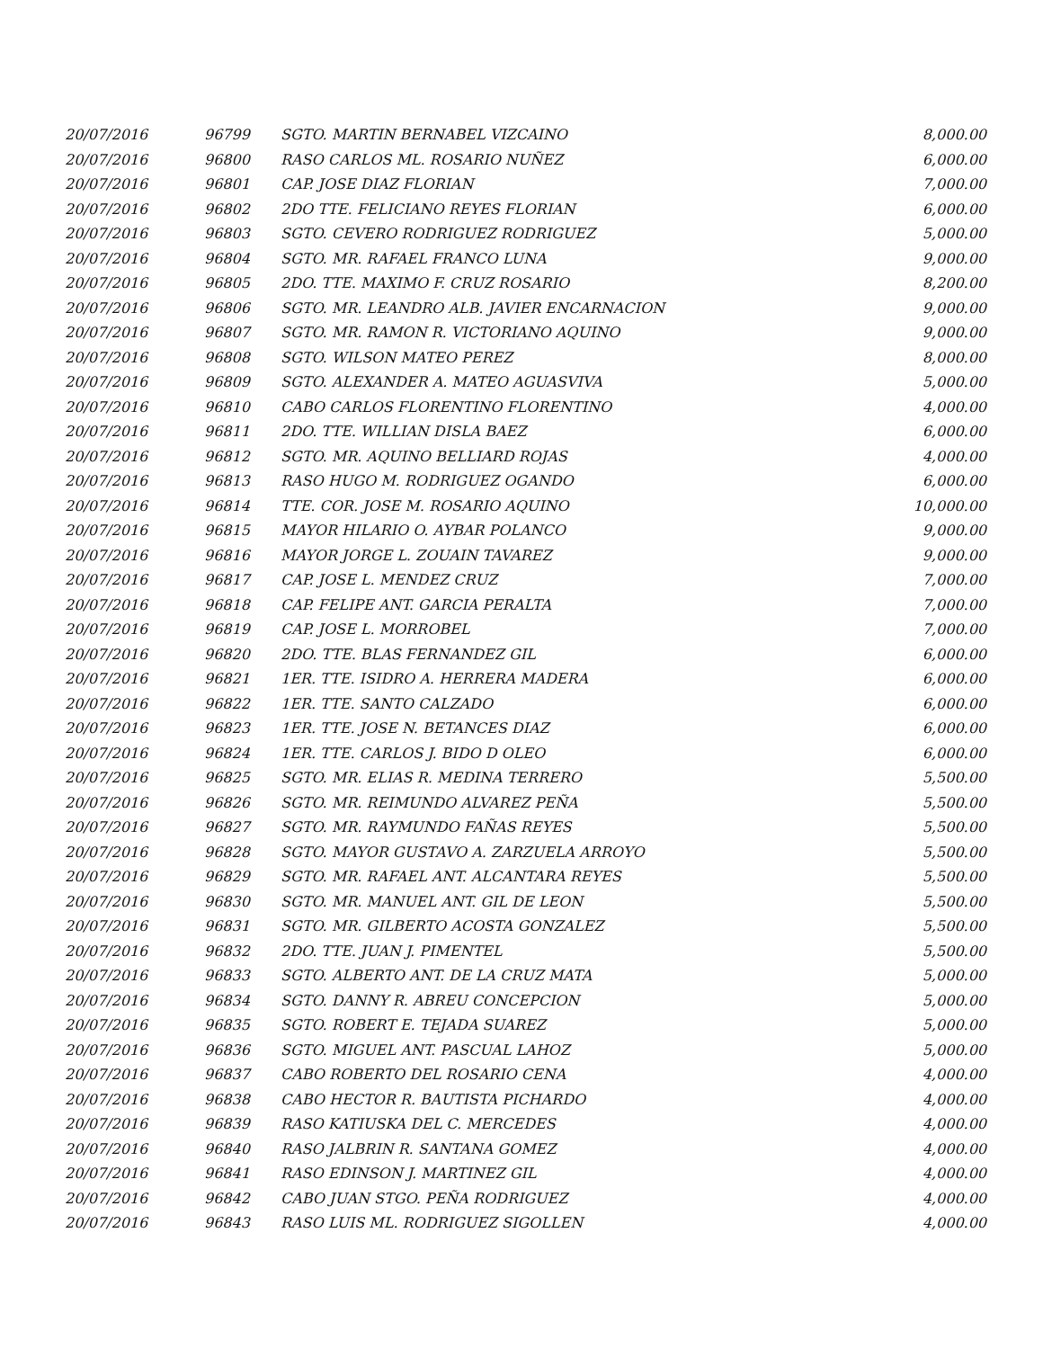| 20/07/2016 | 96799 | SGTO. MARTIN BERNABEL VIZCAINO | 8,000.00 |
| 20/07/2016 | 96800 | RASO CARLOS ML. ROSARIO NUÑEZ | 6,000.00 |
| 20/07/2016 | 96801 | CAP. JOSE DIAZ FLORIAN | 7,000.00 |
| 20/07/2016 | 96802 | 2DO TTE. FELICIANO REYES FLORIAN | 6,000.00 |
| 20/07/2016 | 96803 | SGTO. CEVERO RODRIGUEZ RODRIGUEZ | 5,000.00 |
| 20/07/2016 | 96804 | SGTO. MR. RAFAEL FRANCO LUNA | 9,000.00 |
| 20/07/2016 | 96805 | 2DO. TTE. MAXIMO F. CRUZ ROSARIO | 8,200.00 |
| 20/07/2016 | 96806 | SGTO. MR. LEANDRO ALB. JAVIER ENCARNACION | 9,000.00 |
| 20/07/2016 | 96807 | SGTO. MR. RAMON R. VICTORIANO AQUINO | 9,000.00 |
| 20/07/2016 | 96808 | SGTO. WILSON MATEO PEREZ | 8,000.00 |
| 20/07/2016 | 96809 | SGTO. ALEXANDER A. MATEO AGUASVIVA | 5,000.00 |
| 20/07/2016 | 96810 | CABO CARLOS FLORENTINO FLORENTINO | 4,000.00 |
| 20/07/2016 | 96811 | 2DO. TTE. WILLIAN DISLA BAEZ | 6,000.00 |
| 20/07/2016 | 96812 | SGTO. MR. AQUINO BELLIARD ROJAS | 4,000.00 |
| 20/07/2016 | 96813 | RASO HUGO M. RODRIGUEZ OGANDO | 6,000.00 |
| 20/07/2016 | 96814 | TTE. COR. JOSE M. ROSARIO AQUINO | 10,000.00 |
| 20/07/2016 | 96815 | MAYOR HILARIO O. AYBAR POLANCO | 9,000.00 |
| 20/07/2016 | 96816 | MAYOR JORGE L. ZOUAIN TAVAREZ | 9,000.00 |
| 20/07/2016 | 96817 | CAP. JOSE L. MENDEZ CRUZ | 7,000.00 |
| 20/07/2016 | 96818 | CAP. FELIPE ANT. GARCIA PERALTA | 7,000.00 |
| 20/07/2016 | 96819 | CAP. JOSE L. MORROBEL | 7,000.00 |
| 20/07/2016 | 96820 | 2DO. TTE. BLAS FERNANDEZ GIL | 6,000.00 |
| 20/07/2016 | 96821 | 1ER. TTE. ISIDRO A. HERRERA MADERA | 6,000.00 |
| 20/07/2016 | 96822 | 1ER. TTE. SANTO CALZADO | 6,000.00 |
| 20/07/2016 | 96823 | 1ER. TTE. JOSE N. BETANCES DIAZ | 6,000.00 |
| 20/07/2016 | 96824 | 1ER. TTE. CARLOS J. BIDO D OLEO | 6,000.00 |
| 20/07/2016 | 96825 | SGTO. MR. ELIAS R. MEDINA TERRERO | 5,500.00 |
| 20/07/2016 | 96826 | SGTO. MR. REIMUNDO ALVAREZ PEÑA | 5,500.00 |
| 20/07/2016 | 96827 | SGTO. MR. RAYMUNDO FAÑAS REYES | 5,500.00 |
| 20/07/2016 | 96828 | SGTO. MAYOR GUSTAVO A. ZARZUELA ARROYO | 5,500.00 |
| 20/07/2016 | 96829 | SGTO. MR. RAFAEL ANT. ALCANTARA REYES | 5,500.00 |
| 20/07/2016 | 96830 | SGTO. MR. MANUEL ANT. GIL DE LEON | 5,500.00 |
| 20/07/2016 | 96831 | SGTO. MR. GILBERTO ACOSTA GONZALEZ | 5,500.00 |
| 20/07/2016 | 96832 | 2DO. TTE. JUAN J. PIMENTEL | 5,500.00 |
| 20/07/2016 | 96833 | SGTO. ALBERTO ANT. DE LA CRUZ MATA | 5,000.00 |
| 20/07/2016 | 96834 | SGTO. DANNY R. ABREU CONCEPCION | 5,000.00 |
| 20/07/2016 | 96835 | SGTO. ROBERT E. TEJADA SUAREZ | 5,000.00 |
| 20/07/2016 | 96836 | SGTO. MIGUEL ANT. PASCUAL LAHOZ | 5,000.00 |
| 20/07/2016 | 96837 | CABO ROBERTO DEL ROSARIO CENA | 4,000.00 |
| 20/07/2016 | 96838 | CABO HECTOR R. BAUTISTA PICHARDO | 4,000.00 |
| 20/07/2016 | 96839 | RASO KATIUSKA DEL C. MERCEDES | 4,000.00 |
| 20/07/2016 | 96840 | RASO JALBRIN R. SANTANA GOMEZ | 4,000.00 |
| 20/07/2016 | 96841 | RASO EDINSON J. MARTINEZ GIL | 4,000.00 |
| 20/07/2016 | 96842 | CABO JUAN STGO. PEÑA RODRIGUEZ | 4,000.00 |
| 20/07/2016 | 96843 | RASO LUIS ML. RODRIGUEZ SIGOLLEN | 4,000.00 |